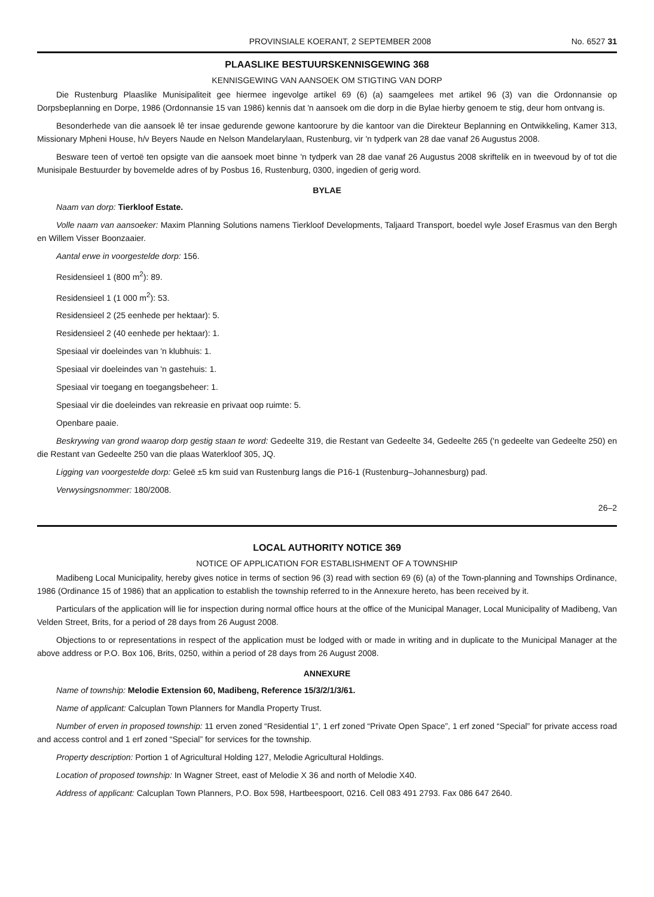PROVINSIALE KOERANT, 2 SEPTEMBER 2008 No. 6527 31
PLAASLIKE BESTUURSKENNISGEWING 368
KENNISGEWING VAN AANSOEK OM STIGTING VAN DORP
Die Rustenburg Plaaslike Munisipaliteit gee hiermee ingevolge artikel 69 (6) (a) saamgelees met artikel 96 (3) van die Ordonnansie op Dorpsbeplanning en Dorpe, 1986 (Ordonnansie 15 van 1986) kennis dat 'n aansoek om die dorp in die Bylae hierby genoem te stig, deur hom ontvang is.
Besonderhede van die aansoek lê ter insae gedurende gewone kantoorure by die kantoor van die Direkteur Beplanning en Ontwikkeling, Kamer 313, Missionary Mpheni House, h/v Beyers Naude en Nelson Mandelarylaan, Rustenburg, vir 'n tydperk van 28 dae vanaf 26 Augustus 2008.
Besware teen of vertoë ten opsigte van die aansoek moet binne 'n tydperk van 28 dae vanaf 26 Augustus 2008 skriftelik en in tweevoud by of tot die Munisipale Bestuurder by bovemelde adres of by Posbus 16, Rustenburg, 0300, ingedien of gerig word.
BYLAE
Naam van dorp: Tierkloof Estate.
Volle naam van aansoeker: Maxim Planning Solutions namens Tierkloof Developments, Taljaard Transport, boedel wyle Josef Erasmus van den Bergh en Willem Visser Boonzaaier.
Aantal erwe in voorgestelde dorp: 156.
Residensieel 1 (800 m<sup>2</sup>): 89.
Residensieel 1 (1 000 m<sup>2</sup>): 53.
Residensieel 2 (25 eenhede per hektaar): 5.
Residensieel 2 (40 eenhede per hektaar): 1.
Spesiaal vir doeleindes van 'n klubhuis: 1.
Spesiaal vir doeleindes van 'n gastehuis: 1.
Spesiaal vir toegang en toegangsbeheer: 1.
Spesiaal vir die doeleindes van rekreasie en privaat oop ruimte: 5.
Openbare paaie.
Beskrywing van grond waarop dorp gestig staan te word: Gedeelte 319, die Restant van Gedeelte 34, Gedeelte 265 ('n gedeelte van Gedeelte 250) en die Restant van Gedeelte 250 van die plaas Waterkloof 305, JQ.
Ligging van voorgestelde dorp: Geleë ±5 km suid van Rustenburg langs die P16-1 (Rustenburg–Johannesburg) pad.
Verwysingsnommer: 180/2008.
26–2
LOCAL AUTHORITY NOTICE 369
NOTICE OF APPLICATION FOR ESTABLISHMENT OF A TOWNSHIP
Madibeng Local Municipality, hereby gives notice in terms of section 96 (3) read with section 69 (6) (a) of the Town-planning and Townships Ordinance, 1986 (Ordinance 15 of 1986) that an application to establish the township referred to in the Annexure hereto, has been received by it.
Particulars of the application will lie for inspection during normal office hours at the office of the Municipal Manager, Local Municipality of Madibeng, Van Velden Street, Brits, for a period of 28 days from 26 August 2008.
Objections to or representations in respect of the application must be lodged with or made in writing and in duplicate to the Municipal Manager at the above address or P.O. Box 106, Brits, 0250, within a period of 28 days from 26 August 2008.
ANNEXURE
Name of township: Melodie Extension 60, Madibeng, Reference 15/3/2/1/3/61.
Name of applicant: Calcuplan Town Planners for Mandla Property Trust.
Number of erven in proposed township: 11 erven zoned “Residential 1”, 1 erf zoned “Private Open Space”, 1 erf zoned “Special” for private access road and access control and 1 erf zoned “Special” for services for the township.
Property description: Portion 1 of Agricultural Holding 127, Melodie Agricultural Holdings.
Location of proposed township: In Wagner Street, east of Melodie X 36 and north of Melodie X40.
Address of applicant: Calcuplan Town Planners, P.O. Box 598, Hartbeespoort, 0216. Cell 083 491 2793. Fax 086 647 2640.